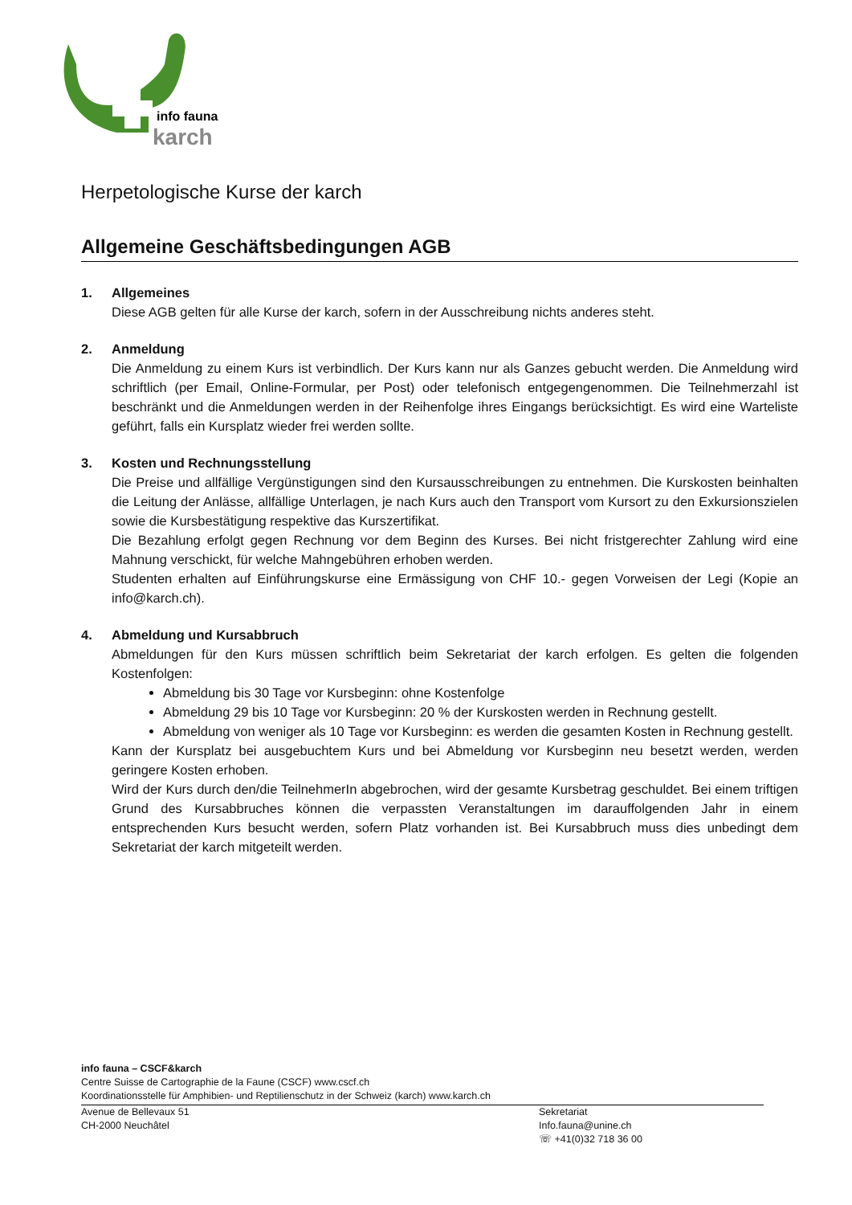info fauna
karch
Herpetologische Kurse der karch
Allgemeine Geschäftsbedingungen AGB
1. Allgemeines
Diese AGB gelten für alle Kurse der karch, sofern in der Ausschreibung nichts anderes steht.
2. Anmeldung
Die Anmeldung zu einem Kurs ist verbindlich. Der Kurs kann nur als Ganzes gebucht werden. Die Anmeldung wird schriftlich (per Email, Online-Formular, per Post) oder telefonisch entgegengenommen. Die Teilnehmerzahl ist beschränkt und die Anmeldungen werden in der Reihenfolge ihres Eingangs berücksichtigt. Es wird eine Warteliste geführt, falls ein Kursplatz wieder frei werden sollte.
3. Kosten und Rechnungsstellung
Die Preise und allfällige Vergünstigungen sind den Kursausschreibungen zu entnehmen. Die Kurskosten beinhalten die Leitung der Anlässe, allfällige Unterlagen, je nach Kurs auch den Transport vom Kursort zu den Exkursionszielen sowie die Kursbestätigung respektive das Kurszertifikat.
Die Bezahlung erfolgt gegen Rechnung vor dem Beginn des Kurses. Bei nicht fristgerechter Zahlung wird eine Mahnung verschickt, für welche Mahngebühren erhoben werden.
Studenten erhalten auf Einführungskurse eine Ermässigung von CHF 10.- gegen Vorweisen der Legi (Kopie an info@karch.ch).
4. Abmeldung und Kursabbruch
Abmeldungen für den Kurs müssen schriftlich beim Sekretariat der karch erfolgen. Es gelten die folgenden Kostenfolgen:
Abmeldung bis 30 Tage vor Kursbeginn: ohne Kostenfolge
Abmeldung 29 bis 10 Tage vor Kursbeginn: 20 % der Kurskosten werden in Rechnung gestellt.
Abmeldung von weniger als 10 Tage vor Kursbeginn: es werden die gesamten Kosten in Rechnung gestellt.
Kann der Kursplatz bei ausgebuchtem Kurs und bei Abmeldung vor Kursbeginn neu besetzt werden, werden geringere Kosten erhoben.
Wird der Kurs durch den/die TeilnehmerIn abgebrochen, wird der gesamte Kursbetrag geschuldet. Bei einem triftigen Grund des Kursabbruches können die verpassten Veranstaltungen im darauffolgenden Jahr in einem entsprechenden Kurs besucht werden, sofern Platz vorhanden ist. Bei Kursabbruch muss dies unbedingt dem Sekretariat der karch mitgeteilt werden.
info fauna – CSCF&karch
Centre Suisse de Cartographie de la Faune (CSCF) www.cscf.ch
Koordinationsstelle für Amphibien- und Reptilienschutz in der Schweiz (karch) www.karch.ch
Avenue de Bellevaux 51
CH-2000 Neuchâtel
Sekretariat
Info.fauna@unine.ch
☏ +41(0)32 718 36 00